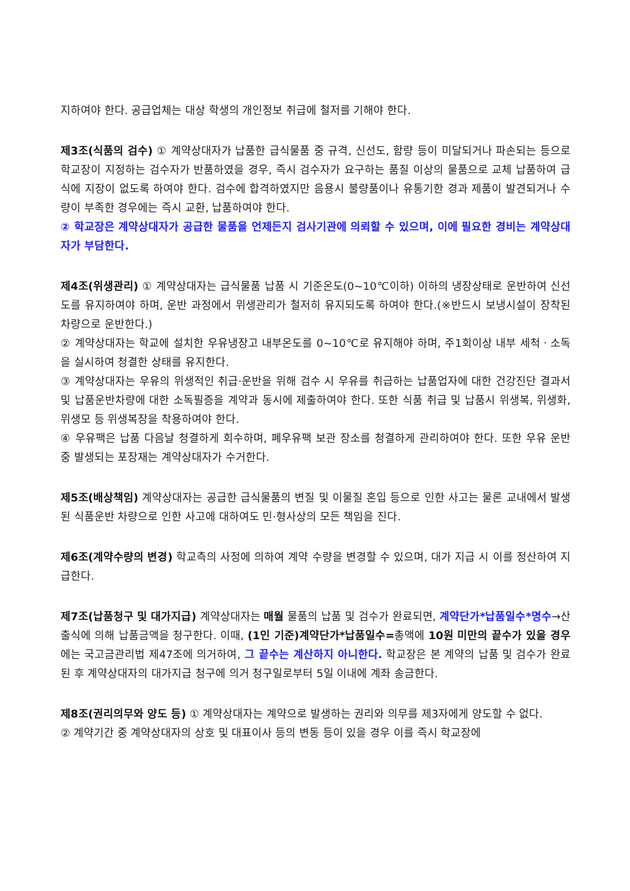지하여야 한다. 공급업체는 대상 학생의 개인정보 취급에 철저를 기해야 한다.
제3조(식품의 검수) ① 계약상대자가 납품한 급식물품 중 규격, 신선도, 함량 등이 미달되거나 파손되는 등으로 학교장이 지정하는 검수자가 반품하였을 경우, 즉시 검수자가 요구하는 품질 이상의 물품으로 교체 납품하여 급식에 지장이 없도록 하여야 한다. 검수에 합격하였지만 음용시 불량품이나 유통기한 경과 제품이 발견되거나 수량이 부족한 경우에는 즉시 교환, 납품하여야 한다.
② 학교장은 계약상대자가 공급한 물품을 언제든지 검사기관에 의뢰할 수 있으며, 이에 필요한 경비는 계약상대자가 부담한다.
제4조(위생관리) ① 계약상대자는 급식물품 납품 시 기준온도(0~10℃이하) 이하의 냉장상태로 운반하여 신선도를 유지하여야 하며, 운반 과정에서 위생관리가 철저히 유지되도록 하여야 한다.(※반드시 보냉시설이 장착된 차량으로 운반한다.)
② 계약상대자는 학교에 설치한 우유냉장고 내부온도를 0~10℃로 유지해야 하며, 주1회이상 내부 세척ㆍ소독을 실시하여 청결한 상태를 유지한다.
③ 계약상대자는 우유의 위생적인 취급·운반을 위해 검수 시 우유를 취급하는 납품업자에 대한 건강진단 결과서 및 납품운반차량에 대한 소독필증을 계약과 동시에 제출하여야 한다. 또한 식품 취급 및 납품시 위생복, 위생화, 위생모 등 위생복장을 착용하여야 한다.
④ 우유팩은 납품 다음날 청결하게 회수하며, 폐우유팩 보관 장소를 청결하게 관리하여야 한다. 또한 우유 운반 중 발생되는 포장재는 계약상대자가 수거한다.
제5조(배상책임) 계약상대자는 공급한 급식물품의 변질 및 이물질 혼입 등으로 인한 사고는 물론 교내에서 발생된 식품운반 차량으로 인한 사고에 대하여도 민·형사상의 모든 책임을 진다.
제6조(계약수량의 변경) 학교측의 사정에 의하여 계약 수량을 변경할 수 있으며, 대가 지급 시 이를 정산하여 지급한다.
제7조(납품청구 및 대가지급) 계약상대자는 매월 물품의 납품 및 검수가 완료되면, 계약단가*납품일수*명수→산출식에 의해 납품금액을 청구한다. 이때, (1인 기준)계약단가*납품일수=총액에 10원 미만의 끝수가 있을 경우에는 국고금관리법 제47조에 의거하여, 그 끝수는 계산하지 아니한다. 학교장은 본 계약의 납품 및 검수가 완료된 후 계약상대자의 대가지급 청구에 의거 청구일로부터 5일 이내에 계좌 송금한다.
제8조(권리의무와 양도 등) ① 계약상대자는 계약으로 발생하는 권리와 의무를 제3자에게 양도할 수 없다.
② 계약기간 중 계약상대자의 상호 및 대표이사 등의 변동 등이 있을 경우 이를 즉시 학교장에